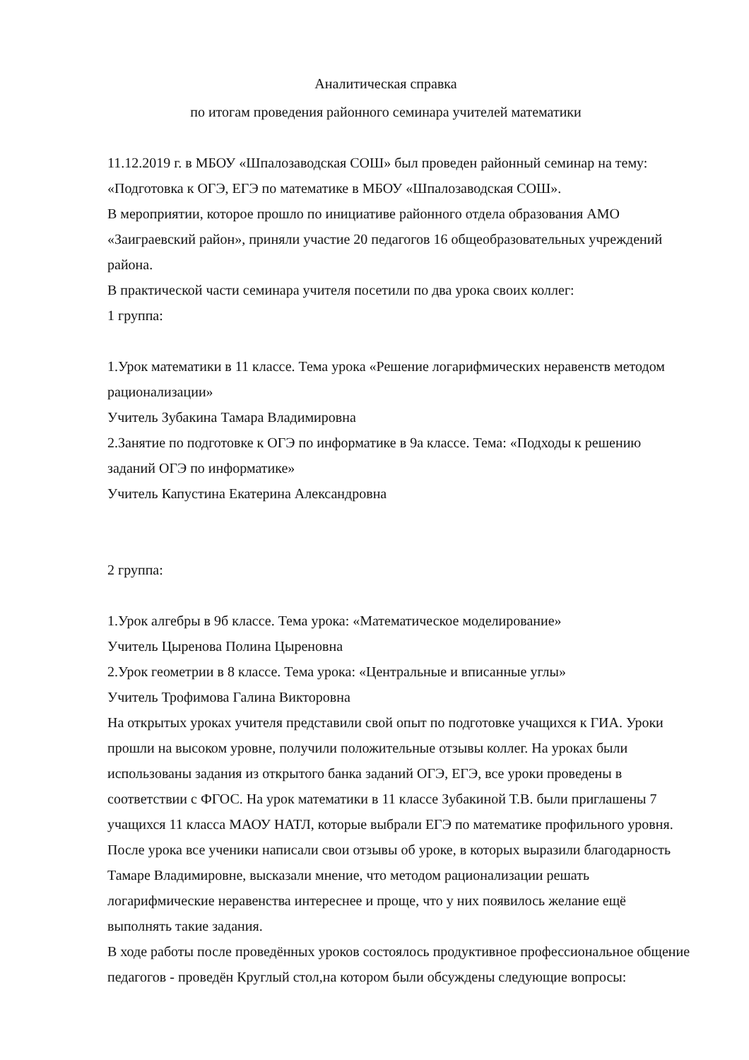Аналитическая справка
по итогам проведения районного семинара учителей математики
11.12.2019 г. в МБОУ «Шпалозаводская СОШ» был проведен районный семинар на тему: «Подготовка к ОГЭ, ЕГЭ по математике в МБОУ «Шпалозаводская СОШ».
В мероприятии, которое прошло по инициативе районного отдела образования АМО «Заиграевский район», приняли участие 20 педагогов 16 общеобразовательных учреждений района.
В практической части семинара учителя посетили по два урока своих коллег:
1 группа:
1.Урок математики в 11 классе. Тема урока «Решение логарифмических неравенств методом рационализации»
Учитель Зубакина Тамара Владимировна
2.Занятие по подготовке к ОГЭ по информатике в 9а классе. Тема: «Подходы к решению заданий ОГЭ по информатике»
Учитель Капустина Екатерина Александровна
2 группа:
1.Урок алгебры в 9б классе. Тема урока: «Математическое моделирование»
Учитель Цыренова Полина Цыреновна
2.Урок геометрии в 8 классе. Тема урока: «Центральные и вписанные углы»
Учитель Трофимова Галина Викторовна
На открытых уроках учителя представили свой опыт по подготовке учащихся к ГИА. Уроки прошли на высоком уровне, получили положительные отзывы коллег. На уроках были использованы задания из открытого банка заданий ОГЭ, ЕГЭ, все уроки проведены в соответствии с ФГОС. На урок математики в 11 классе Зубакиной Т.В. были приглашены 7 учащихся 11 класса МАОУ НАТЛ, которые выбрали ЕГЭ по математике профильного уровня. После урока все ученики написали свои отзывы об уроке, в которых выразили благодарность Тамаре Владимировне, высказали мнение, что методом рационализации решать логарифмические неравенства интереснее и проще, что у них появилось желание ещё выполнять такие задания.
В ходе работы после проведённых уроков состоялось продуктивное профессиональное общение педагогов - проведён Круглый стол,на котором были обсуждены следующие вопросы: